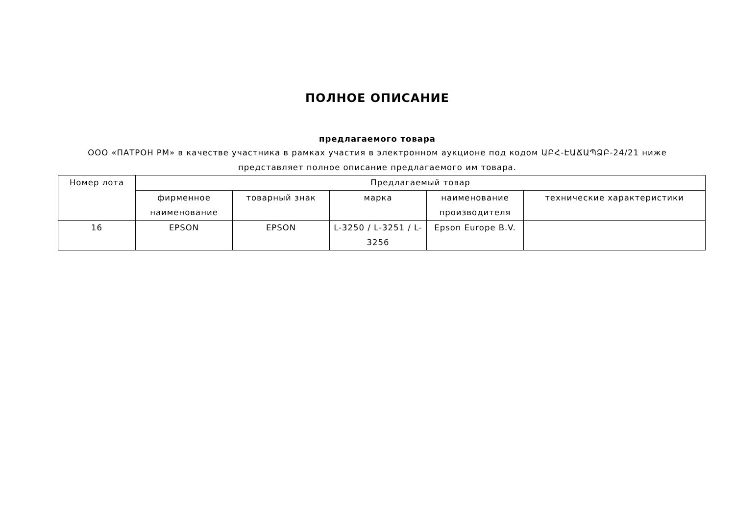ПОЛНОЕ ОПИСАНИЕ
предлагаемого товара
ООО «ПАТРОН РМ» в качестве участника в рамках участия в электронном аукционе под кодом ԱԲՀ-ԷԱՃԱՊՁԲ-24/21 ниже представляет полное описание предлагаемого им товара.
| Номер лота | Предлагаемый товар | | | | |
| --- | --- | --- | --- | --- | --- |
| | фирменное наименование | товарный знак | марка | наименование производителя | технические характеристики |
| 16 | EPSON | EPSON | L-3250 / L-3251 / L-3256 | Epson Europe B.V. | |